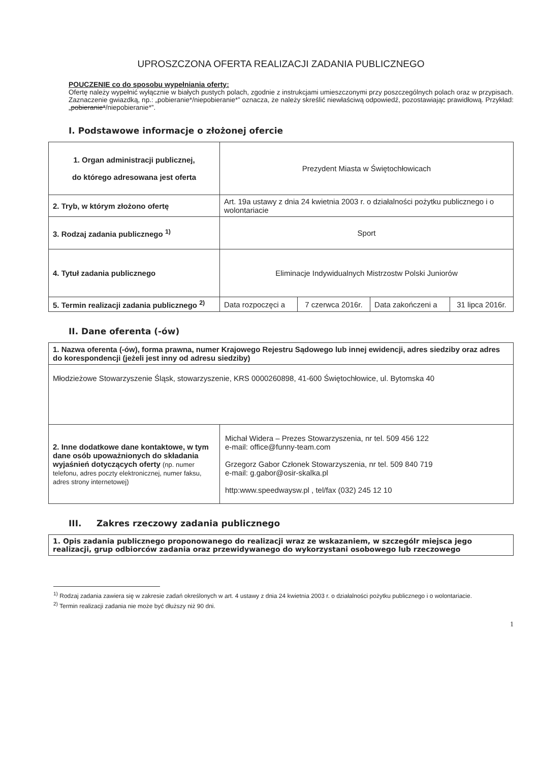UPROSZCZONA OFERTA REALIZACJI ZADANIA PUBLICZNEGO
POUCZENIE co do sposobu wypełniania oferty:
Ofertę należy wypełnić wyłącznie w białych pustych polach, zgodnie z instrukcjami umieszczonymi przy poszczególnych polach oraz w przypisach.
Zaznaczenie gwiazdką, np.: „pobieranie*/niepobieranie*” oznacza, że należy skreślić niewłaściwą odpowiedź, pozostawiając prawidłową. Przykład: „pobieranie*/niepobieranie*”.
I. Podstawowe informacje o złożonej ofercie
| 1. Organ administracji publicznej, do którego adresowana jest oferta | Prezydent Miasta w Świętochłowicach | | | |
| 2. Tryb, w którym złożono ofertę | Art. 19a ustawy z dnia 24 kwietnia 2003 r. o działalności pożytku publicznego i o wolontariacie | | | |
| 3. Rodzaj zadania publicznego <sup>1)</sup> | Sport | | | |
| 4. Tytuł zadania publicznego | Eliminacje Indywidualnych Mistrzostw Polski Juniorów | | | |
| 5. Termin realizacji zadania publicznego <sup>2)</sup> | Data rozpoczęci a | 7 czerwca 2016r. | Data zakończeni a | 31 lipca 2016r. |
II. Dane oferenta (-ów)
| 1. Nazwa oferenta (-ów), forma prawna, numer Krajowego Rejestru Sądowego lub innej ewidencji, adres siedziby oraz adres do korespondencji (jeżeli jest inny od adresu siedziby) | |
| Młodzieżowe Stowarzyszenie Śląsk, stowarzyszenie, KRS 0000260898, 41-600 Świętochłowice, ul. Bytomska 40 | |
| 2. Inne dodatkowe dane kontaktowe, w tym dane osób upoważnionych do składania wyjaśnień dotyczących oferty (np. numer telefonu, adres poczty elektronicznej, numer faksu, adres strony internetowej) | Michał Widera – Prezes Stowarzyszenia, nr tel. 509 456 122 e-mail: office@funny-team.com Grzegorz Gabor Członek Stowarzyszenia, nr tel. 509 840 719 e-mail: g.gabor@osir-skalka.pl http: www.speedwaysw.pl , tel/fax (032) 245 12 10 |
III. Zakres rzeczowy zadania publicznego
| 1. Opis zadania publicznego proponowanego do realizacji wraz ze wskazaniem, w szczególr miejsca jego realizacji, grup odbiorców zadania oraz przewidywanego do wykorzystani osobowego lub rzeczowego |
<sup>1)</sup> Rodzaj zadania zawiera się w zakresie zadań określonych w art. 4 ustawy z dnia 24 kwietnia 2003 r. o działalności pożytku publicznego i o wolontariacie.
<sup>2)</sup> Termin realizacji zadania nie może być dłuższy niż 90 dni.
1